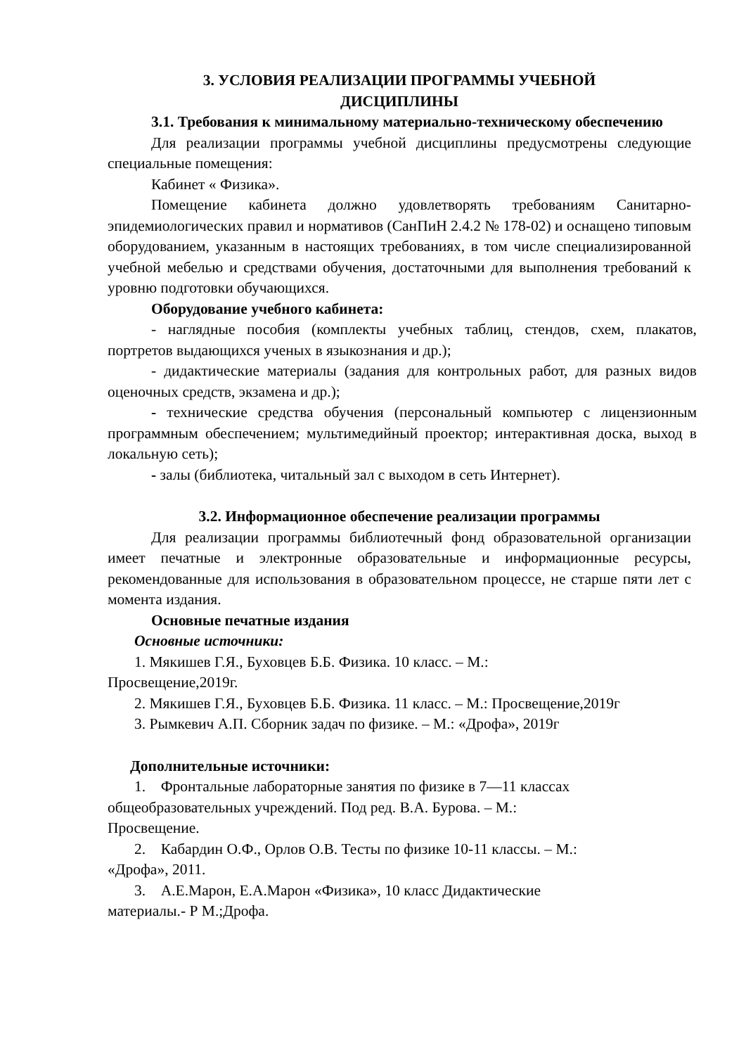3. УСЛОВИЯ РЕАЛИЗАЦИИ ПРОГРАММЫ УЧЕБНОЙ
ДИСЦИПЛИНЫ
3.1. Требования к минимальному материально-техническому обеспечению
Для реализации программы учебной дисциплины предусмотрены следующие специальные помещения:
Кабинет « Физика».
Помещение кабинета должно удовлетворять требованиям Санитарно-эпидемиологических правил и нормативов (СанПиН 2.4.2 № 178-02) и оснащено типовым оборудованием, указанным в настоящих требованиях, в том числе специализированной учебной мебелью и средствами обучения, достаточными для выполнения требований к уровню подготовки обучающихся.
Оборудование учебного кабинета:
- наглядные пособия (комплекты учебных таблиц, стендов, схем, плакатов, портретов выдающихся ученых в языкознания и др.);
- дидактические материалы (задания для контрольных работ, для разных видов оценочных средств, экзамена и др.);
- технические средства обучения (персональный компьютер с лицензионным программным обеспечением; мультимедийный проектор; интерактивная доска, выход в локальную сеть);
- залы (библиотека, читальный зал с выходом в сеть Интернет).
3.2. Информационное обеспечение реализации программы
Для реализации программы библиотечный фонд образовательной организации имеет печатные и электронные образовательные и информационные ресурсы, рекомендованные для использования в образовательном процессе, не старше пяти лет с момента издания.
Основные печатные издания
Основные источники:
1. Мякишев Г.Я., Буховцев Б.Б. Физика. 10 класс. – М.:
Просвещение,2019г.
2. Мякишев Г.Я., Буховцев Б.Б. Физика. 11 класс. – М.: Просвещение,2019г
3. Рымкевич А.П. Сборник задач по физике. – М.: «Дрофа», 2019г
Дополнительные источники:
1. Фронтальные лабораторные занятия по физике в 7—11 классах
общеобразовательных учреждений. Под ред. В.А. Бурова. – М.:
Просвещение.
2. Кабардин О.Ф., Орлов О.В. Тесты по физике 10-11 классы. – М.:
«Дрофа», 2011.
3. А.Е.Марон, Е.А.Марон «Физика», 10 класс Дидактические
материалы.- Р М.;Дрофа.